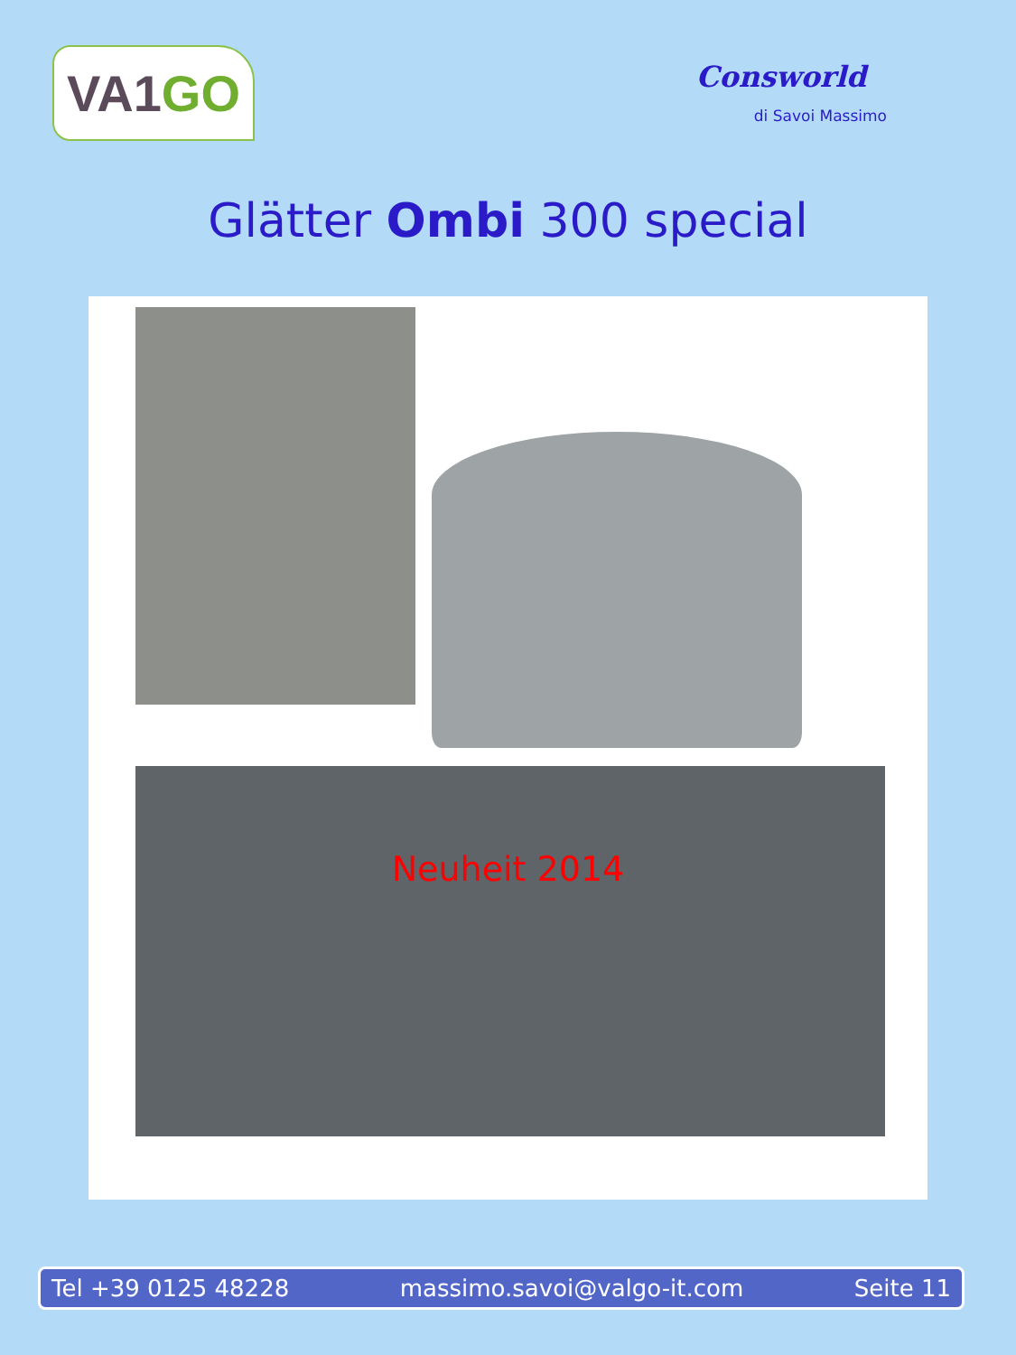VA1 GO
Consworld
di Savoi Massimo
Glätter Ombi 300 special
Neuheit 2014
Tel +39 0125 48228 massimo.savoi@valgo-it.com Seite 11